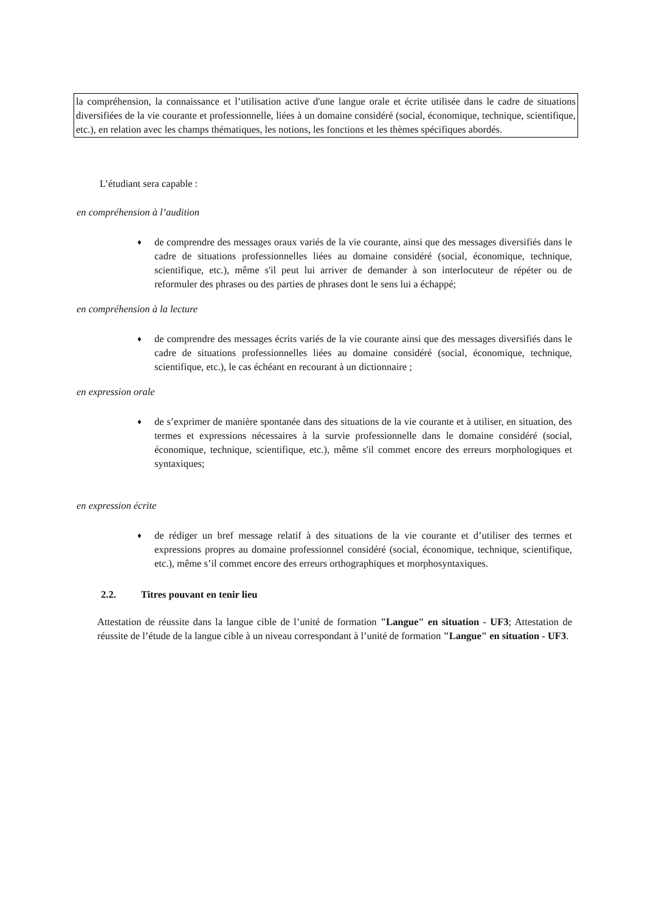la compréhension, la connaissance et l’utilisation active d'une langue orale et écrite utilisée dans le cadre de situations diversifiées de la vie courante et professionnelle, liées à un domaine considéré (social, économique, technique, scientifique, etc.), en relation avec les champs thématiques, les notions, les fonctions et les thèmes spécifiques abordés.
L’étudiant sera capable :
en compréhension à l’audition
♦ de comprendre des messages oraux variés de la vie courante, ainsi que des messages diversifiés dans le cadre de situations professionnelles liées au domaine considéré (social, économique, technique, scientifique, etc.), même s'il peut lui arriver de demander à son interlocuteur de répéter ou de reformuler des phrases ou des parties de phrases dont le sens lui a échappé;
en compréhension à la lecture
♦ de comprendre des messages écrits variés de la vie courante ainsi que des messages diversifiés dans le cadre de situations professionnelles liées au domaine considéré (social, économique, technique, scientifique, etc.), le cas échéant en recourant à un dictionnaire ;
en expression orale
♦ de s’exprimer de manière spontanée dans des situations de la vie courante et à utiliser, en situation, des termes et expressions nécessaires à la survie professionnelle dans le domaine considéré (social, économique, technique, scientifique, etc.), même s'il commet encore des erreurs morphologiques et syntaxiques;
en expression écrite
♦ de rédiger un bref message relatif à des situations de la vie courante et d’utiliser des termes et expressions propres au domaine professionnel considéré (social, économique, technique, scientifique, etc.), même s’il commet encore des erreurs orthographiques et morphosyntaxiques.
2.2. Titres pouvant en tenir lieu
Attestation de réussite dans la langue cible de l’unité de formation "Langue" en situation - UF3; Attestation de réussite de l’étude de la langue cible à un niveau correspondant à l’unité de formation "Langue" en situation - UF3.